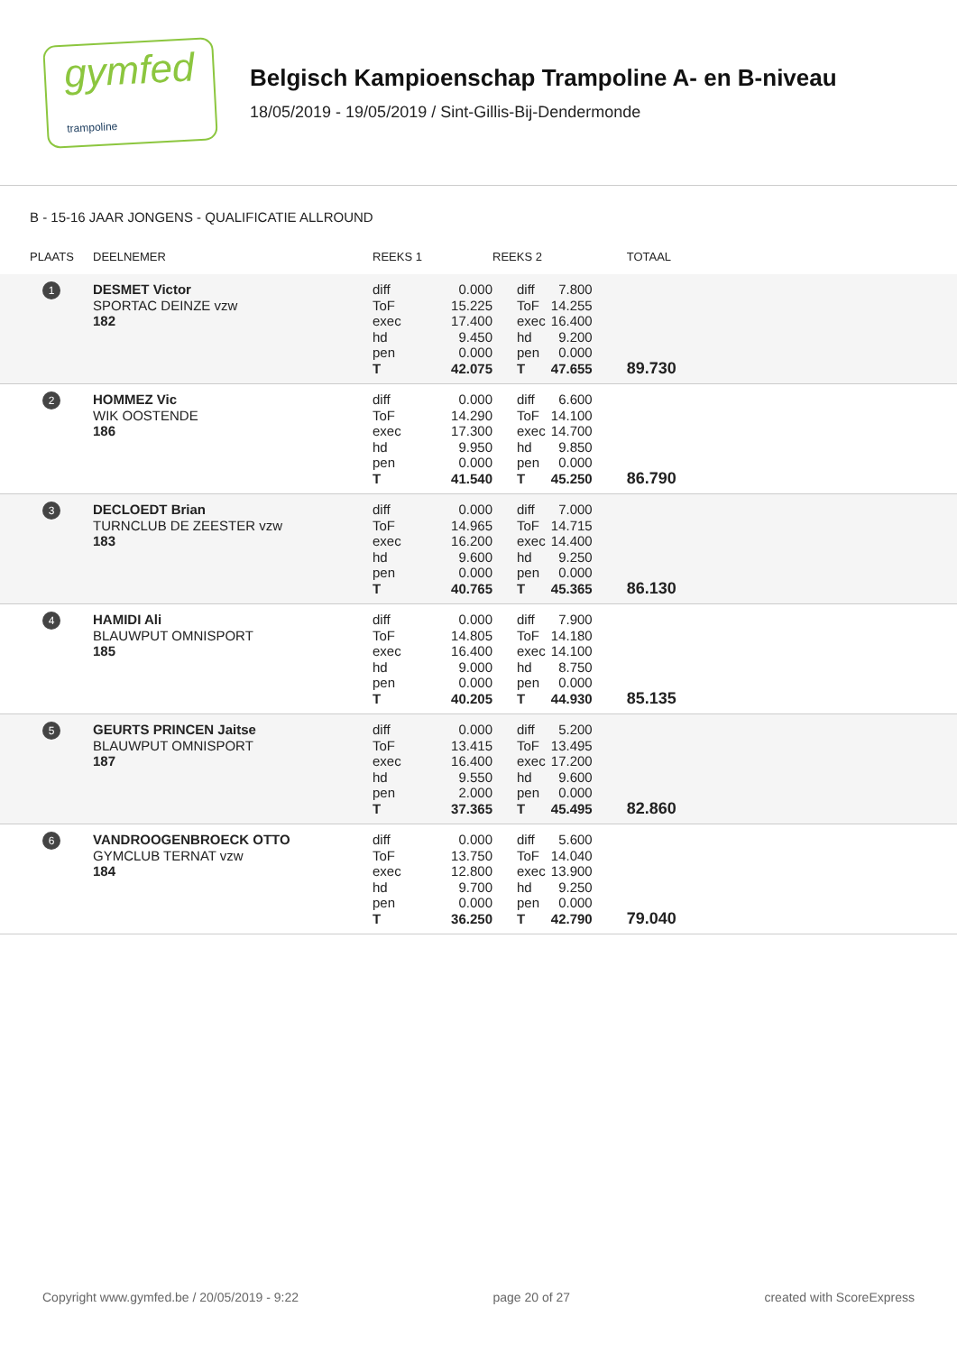gymfed
trampoline
Belgisch Kampioenschap Trampoline A- en B-niveau
18/05/2019 - 19/05/2019 / Sint-Gillis-Bij-Dendermonde
B - 15-16 JAAR JONGENS - QUALIFICATIE ALLROUND
| PLAATS | DEELNEMER | REEKS 1 | | REEKS 2 | | TOTAAL |
| --- | --- | --- | --- | --- | --- | --- |
| 1 | DESMET Victor SPORTAC DEINZE vzw 182 | diff ToF exec hd pen T | 0.000 15.225 17.400 9.450 0.000 42.075 | diff ToF exec hd pen T | 7.800 14.255 16.400 9.200 0.000 47.655 | 89.730 |
| 2 | HOMMEZ Vic WIK OOSTENDE 186 | diff ToF exec hd pen T | 0.000 14.290 17.300 9.950 0.000 41.540 | diff ToF exec hd pen T | 6.600 14.100 14.700 9.850 0.000 45.250 | 86.790 |
| 3 | DECLOEDT Brian TURNCLUB DE ZEESTER vzw 183 | diff ToF exec hd pen T | 0.000 14.965 16.200 9.600 0.000 40.765 | diff ToF exec hd pen T | 7.000 14.715 14.400 9.250 0.000 45.365 | 86.130 |
| 4 | HAMIDI Ali BLAUWPUT OMNISPORT 185 | diff ToF exec hd pen T | 0.000 14.805 16.400 9.000 0.000 40.205 | diff ToF exec hd pen T | 7.900 14.180 14.100 8.750 0.000 44.930 | 85.135 |
| 5 | GEURTS PRINCEN Jaitse BLAUWPUT OMNISPORT 187 | diff ToF exec hd pen T | 0.000 13.415 16.400 9.550 2.000 37.365 | diff ToF exec hd pen T | 5.200 13.495 17.200 9.600 0.000 45.495 | 82.860 |
| 6 | VANDROOGENBROECK OTTO GYMCLUB TERNAT vzw 184 | diff ToF exec hd pen T | 0.000 13.750 12.800 9.700 0.000 36.250 | diff ToF exec hd pen T | 5.600 14.040 13.900 9.250 0.000 42.790 | 79.040 |
Copyright www.gymfed.be / 20/05/2019 - 9:22 page 20 of 27 created with ScoreExpress